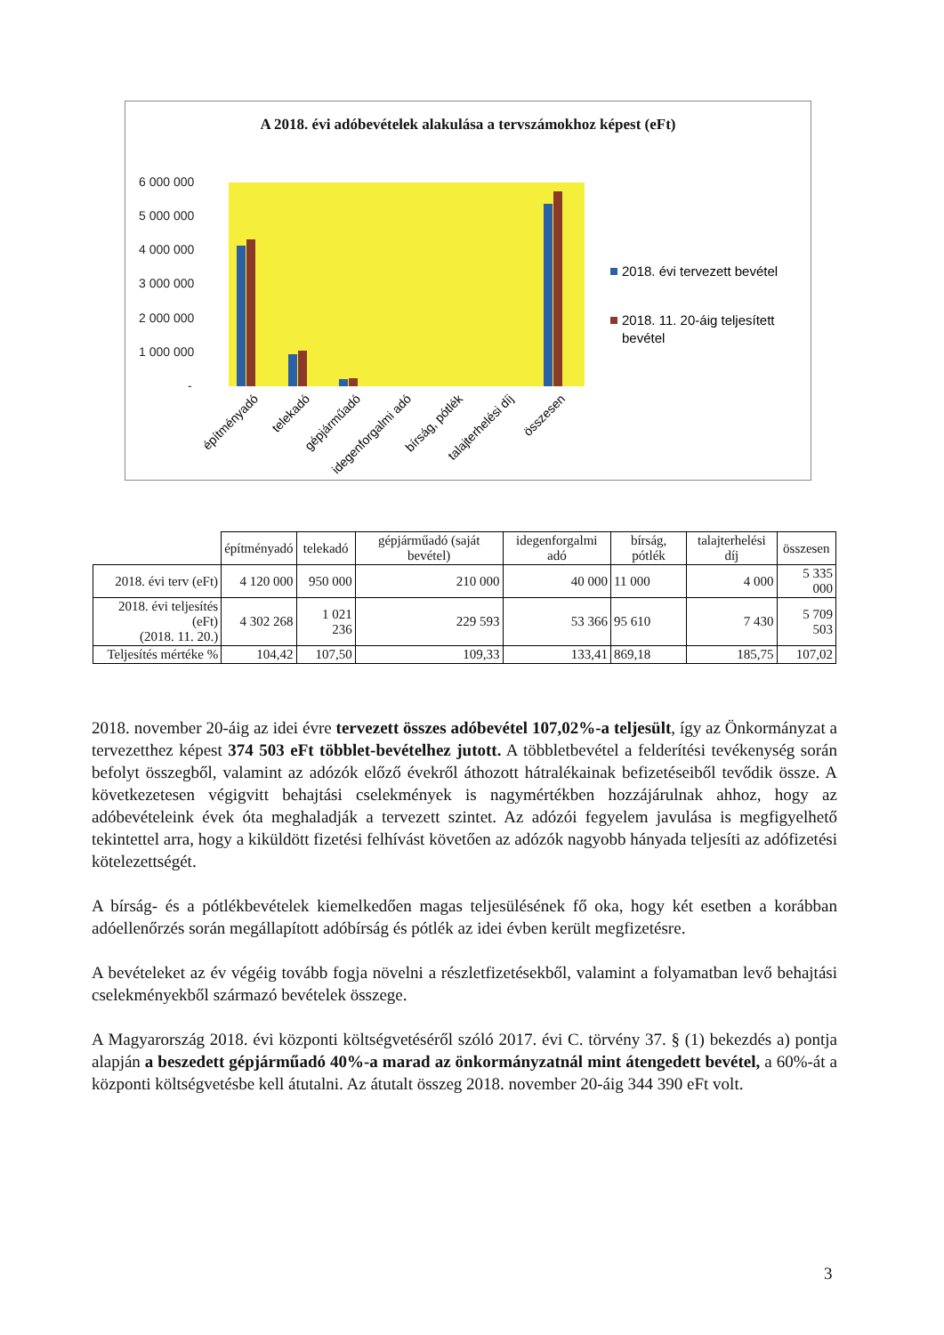A 2018. évi adóbevételek alakulása a tervszámokhoz képest (eFt)
6 000 000
5 000 000
4 000 000
3 000 000
2 000 000
1 000 000
-
2018. évi tervezett bevétel
2018. 11. 20-áig teljesített
bevétel
építményadó
telekadó
gépjárműadó
idegenforgalmi adó
bírság, pótlék
talajterhelési díj
összesen
| | építményadó | telekadó | gépjárműadó (saját bevétel) | idegenforgalmi adó | bírság, pótlék | talajterhelési díj | összesen |
| --- | --- | --- | --- | --- | --- | --- | --- |
| 2018. évi terv (eFt) | 4 120 000 | 950 000 | 210 000 | 40 000 | 11 000 | 4 000 | 5 335 000 |
| 2018. évi teljesítés (eFt) (2018. 11. 20.) | 4 302 268 | 1 021 236 | 229 593 | 53 366 | 95 610 | 7 430 | 5 709 503 |
| Teljesítés mértéke % | 104,42 | 107,50 | 109,33 | 133,41 | 869,18 | 185,75 | 107,02 |
2018. november 20-áig az idei évre tervezett összes adóbevétel 107,02%-a teljesült, így az Önkormányzat a tervezetthez képest 374 503 eFt többlet-bevételhez jutott. A többletbevétel a felderítési tevékenység során befolyt összegből, valamint az adózók előző évekről áthozott hátralékainak befizetéseiből tevődik össze. A következetesen végigvitt behajtási cselekmények is nagymértékben hozzájárulnak ahhoz, hogy az adóbevételeink évek óta meghaladják a tervezett szintet. Az adózói fegyelem javulása is megfigyelhető tekintettel arra, hogy a kiküldött fizetési felhívást követően az adózók nagyobb hányada teljesíti az adófizetési kötelezettségét.
A bírság- és a pótlékbevételek kiemelkedően magas teljesülésének fő oka, hogy két esetben a korábban adóellenőrzés során megállapított adóbírság és pótlék az idei évben került megfizetésre.
A bevételeket az év végéig tovább fogja növelni a részletfizetésekből, valamint a folyamatban levő behajtási cselekményekből származó bevételek összege.
A Magyarország 2018. évi központi költségvetéséről szóló 2017. évi C. törvény 37. § (1) bekezdés a) pontja alapján a beszedett gépjárműadó 40%-a marad az önkormányzatnál mint átengedett bevétel, a 60%-át a központi költségvetésbe kell átutalni. Az átutalt összeg 2018. november 20-áig 344 390 eFt volt.
3